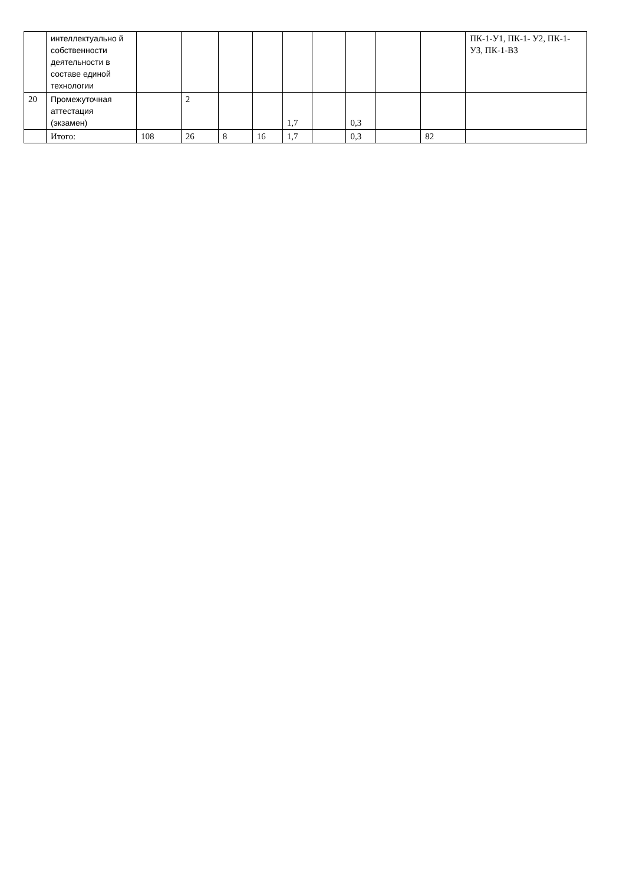| | интеллектуально й собственности деятельности в составе единой технологии | | | | | | | | | | ПК-1-У1, ПК-1- У2, ПК-1-У3, ПК-1-В3 |
| 20 | Промежуточная аттестация (экзамен) | | 2 | | | 1,7 | | 0,3 | | | |
| | Итого: | 108 | 26 | 8 | 16 | 1,7 | | 0,3 | | 82 | |